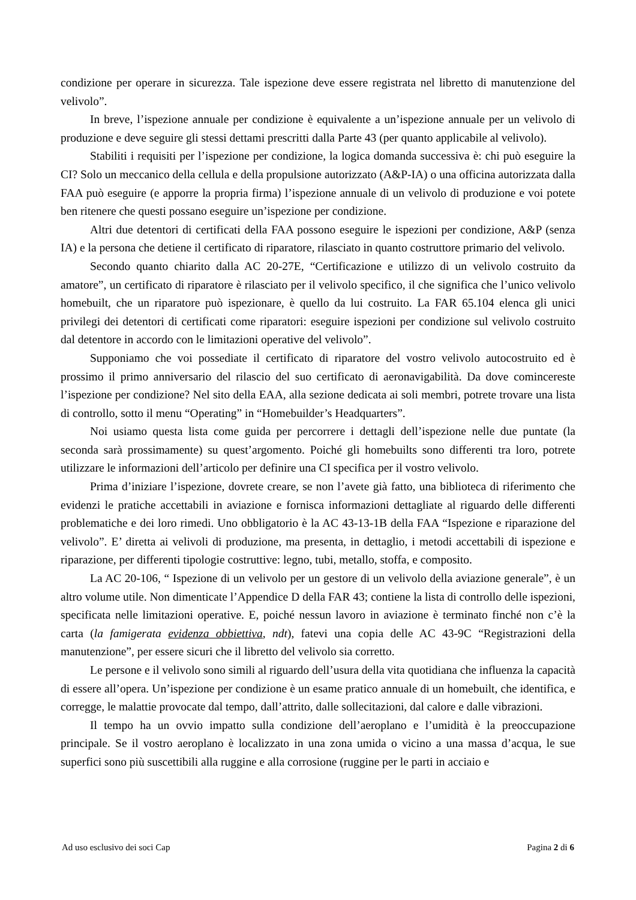condizione per operare in sicurezza. Tale ispezione deve essere registrata nel libretto di manutenzione del velivolo”.
In breve, l’ispezione annuale per condizione è equivalente a un’ispezione annuale per un velivolo di produzione e deve seguire gli stessi dettami prescritti dalla Parte 43 (per quanto applicabile al velivolo).
Stabiliti i requisiti per l’ispezione per condizione, la logica domanda successiva è: chi può eseguire la CI? Solo un meccanico della cellula e della propulsione autorizzato (A&P-IA) o una officina autorizzata dalla FAA può eseguire (e apporre la propria firma) l’ispezione annuale di un velivolo di produzione e voi potete ben ritenere che questi possano eseguire un’ispezione per condizione.
Altri due detentori di certificati della FAA possono eseguire le ispezioni per condizione, A&P (senza IA) e la persona che detiene il certificato di riparatore, rilasciato in quanto costruttore primario del velivolo.
Secondo quanto chiarito dalla AC 20-27E, “Certificazione e utilizzo di un velivolo costruito da amatore”, un certificato di riparatore è rilasciato per il velivolo specifico, il che significa che l’unico velivolo homebuilt, che un riparatore può ispezionare, è quello da lui costruito. La FAR 65.104 elenca gli unici privilegi dei detentori di certificati come riparatori: eseguire ispezioni per condizione sul velivolo costruito dal detentore in accordo con le limitazioni operative del velivolo”.
Supponiamo che voi possediate il certificato di riparatore del vostro velivolo autocostruito ed è prossimo il primo anniversario del rilascio del suo certificato di aeronavigabilità. Da dove comincereste l’ispezione per condizione? Nel sito della EAA, alla sezione dedicata ai soli membri, potrete trovare una lista di controllo, sotto il menu “Operating” in “Homebuilder’s Headquarters”.
Noi usiamo questa lista come guida per percorrere i dettagli dell’ispezione nelle due puntate (la seconda sarà prossimamente) su quest’argomento. Poiché gli homebuilts sono differenti tra loro, potrete utilizzare le informazioni dell’articolo per definire una CI specifica per il vostro velivolo.
Prima d’iniziare l’ispezione, dovrete creare, se non l’avete già fatto, una biblioteca di riferimento che evidenzi le pratiche accettabili in aviazione e fornisca informazioni dettagliate al riguardo delle differenti problematiche e dei loro rimedi. Uno obbligatorio è la AC 43-13-1B della FAA “Ispezione e riparazione del velivolo”. E’ diretta ai velivoli di produzione, ma presenta, in dettaglio, i metodi accettabili di ispezione e riparazione, per differenti tipologie costruttive: legno, tubi, metallo, stoffa, e composito.
La AC 20-106, “ Ispezione di un velivolo per un gestore di un velivolo della aviazione generale”, è un altro volume utile. Non dimenticate l’Appendice D della FAR 43; contiene la lista di controllo delle ispezioni, specificata nelle limitazioni operative. E, poiché nessun lavoro in aviazione è terminato finché non c’è la carta (la famigerata evidenza obbiettiva, ndt), fatevi una copia delle AC 43-9C “Registrazioni della manutenzione”, per essere sicuri che il libretto del velivolo sia corretto.
Le persone e il velivolo sono simili al riguardo dell’usura della vita quotidiana che influenza la capacità di essere all’opera. Un’ispezione per condizione è un esame pratico annuale di un homebuilt, che identifica, e corregge, le malattie provocate dal tempo, dall’attrito, dalle sollecitazioni, dal calore e dalle vibrazioni.
Il tempo ha un ovvio impatto sulla condizione dell’aeroplano e l’umidità è la preoccupazione principale. Se il vostro aeroplano è localizzato in una zona umida o vicino a una massa d’acqua, le sue superfici sono più suscettibili alla ruggine e alla corrosione (ruggine per le parti in acciaio e
Ad uso esclusivo dei soci Cap Pagina 2 di 6